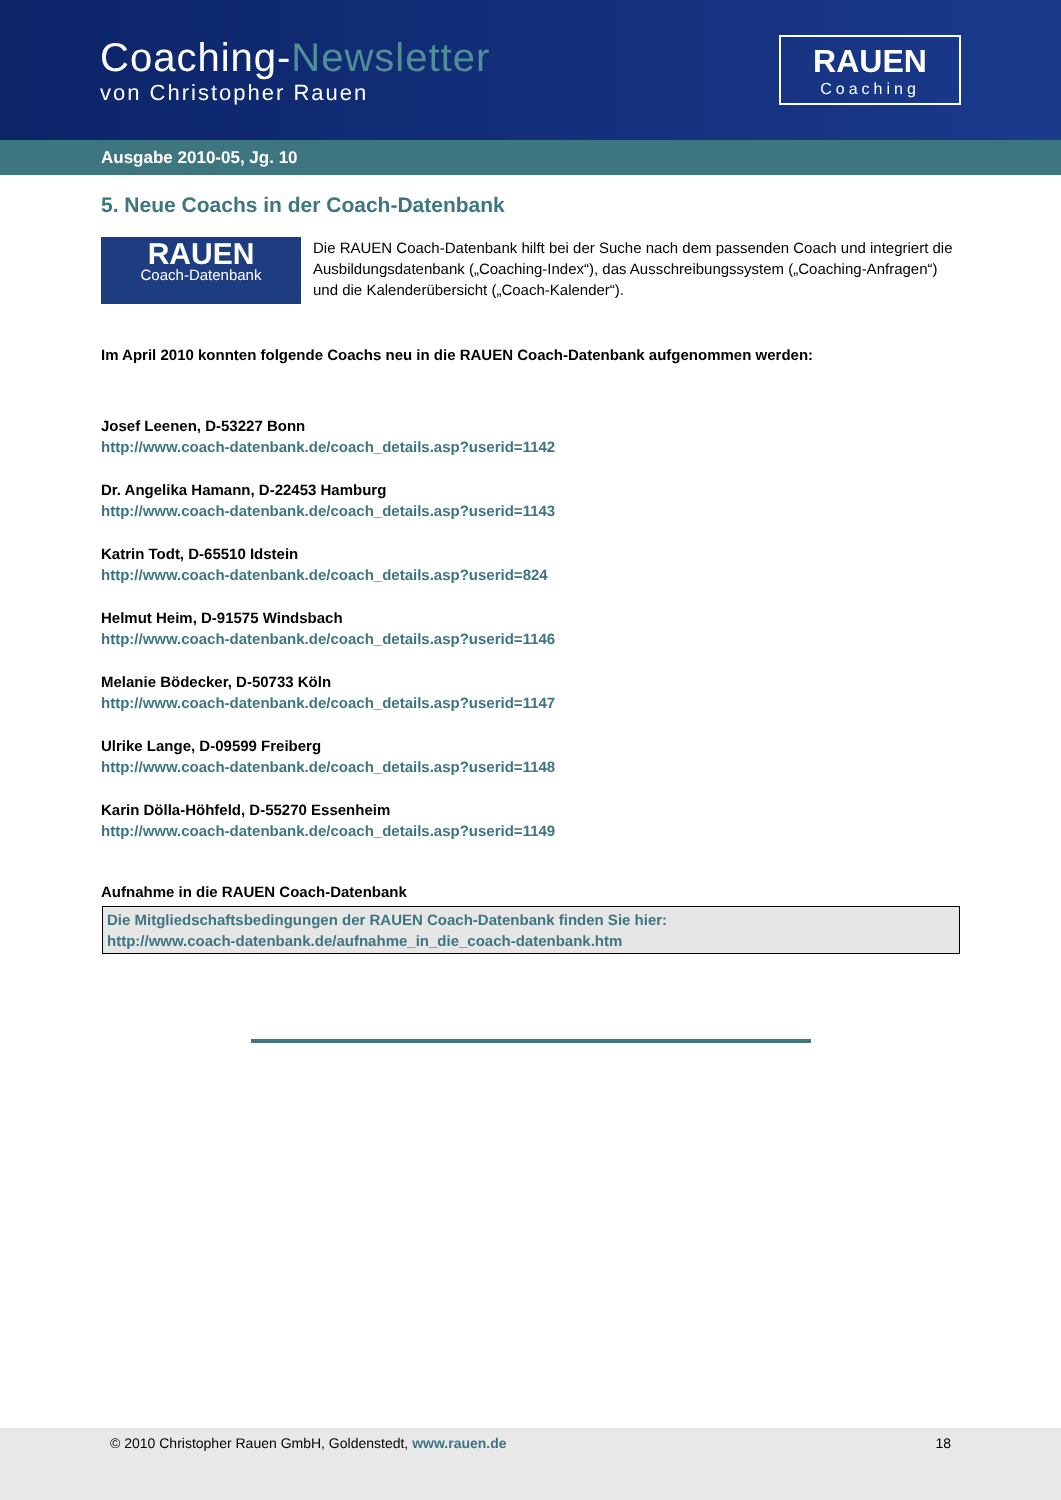Coaching-Newsletter
von Christopher Rauen
RAUEN
Coaching
Ausgabe 2010-05, Jg. 10
5. Neue Coachs in der Coach-Datenbank
RAUEN
Coach-Datenbank
Die RAUEN Coach-Datenbank hilft bei der Suche nach dem passenden Coach und integriert die Ausbildungsdatenbank („Coaching-Index“), das Ausschreibungssystem („Coaching-Anfragen“) und die Kalenderübersicht („Coach-Kalender“).
Im April 2010 konnten folgende Coachs neu in die RAUEN Coach-Datenbank aufgenommen werden:
Josef Leenen, D-53227 Bonn
http://www.coach-datenbank.de/coach_details.asp?userid=1142
Dr. Angelika Hamann, D-22453 Hamburg
http://www.coach-datenbank.de/coach_details.asp?userid=1143
Katrin Todt, D-65510 Idstein
http://www.coach-datenbank.de/coach_details.asp?userid=824
Helmut Heim, D-91575 Windsbach
http://www.coach-datenbank.de/coach_details.asp?userid=1146
Melanie Bödecker, D-50733 Köln
http://www.coach-datenbank.de/coach_details.asp?userid=1147
Ulrike Lange, D-09599 Freiberg
http://www.coach-datenbank.de/coach_details.asp?userid=1148
Karin Dölla-Höhfeld, D-55270 Essenheim
http://www.coach-datenbank.de/coach_details.asp?userid=1149
Aufnahme in die RAUEN Coach-Datenbank
Die Mitgliedschaftsbedingungen der RAUEN Coach-Datenbank finden Sie hier:
http://www.coach-datenbank.de/aufnahme_in_die_coach-datenbank.htm
© 2010 Christopher Rauen GmbH, Goldenstedt, www.rauen.de 18